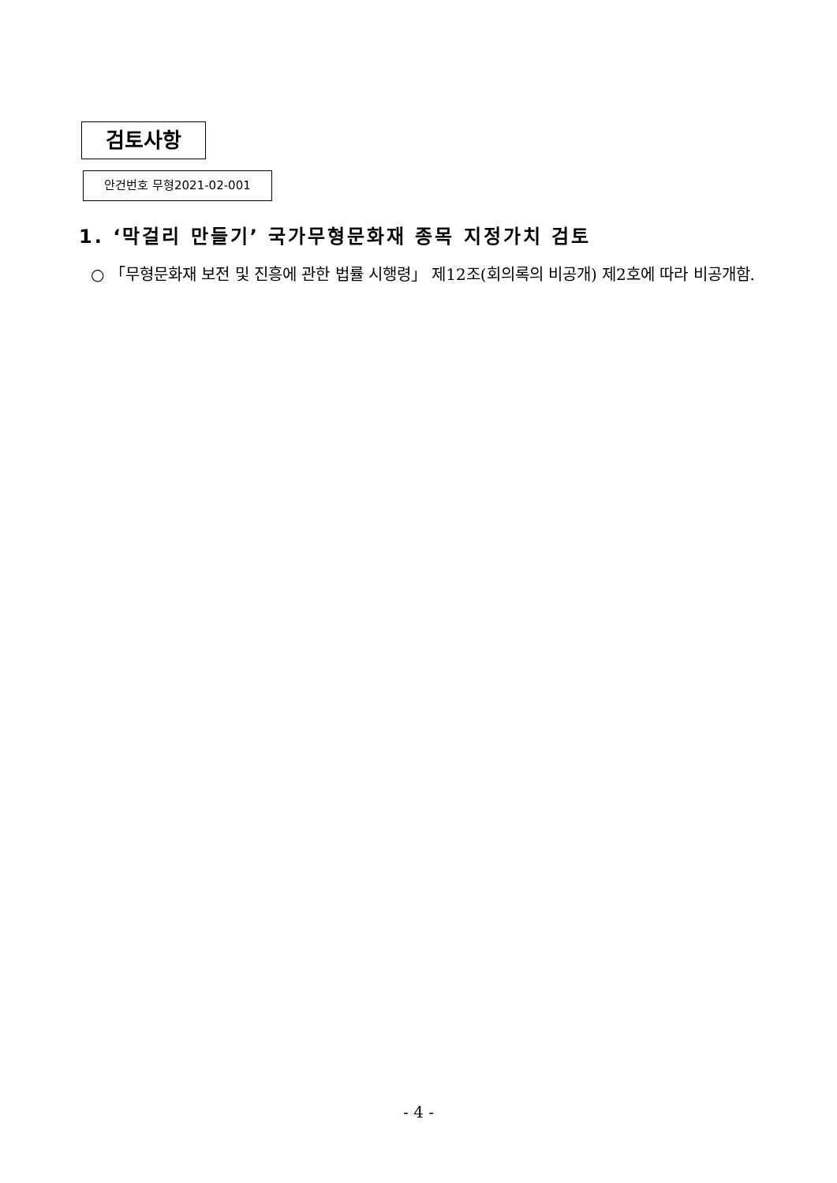검토사항
안건번호 무형2021-02-001
1. ‘막걸리 만들기’ 국가무형문화재 종목 지정가치 검토
○ 「무형문화재 보전 및 진흥에 관한 법률 시행령」 제12조(회의록의 비공개) 제2호에 따라 비공개함.
- 4 -